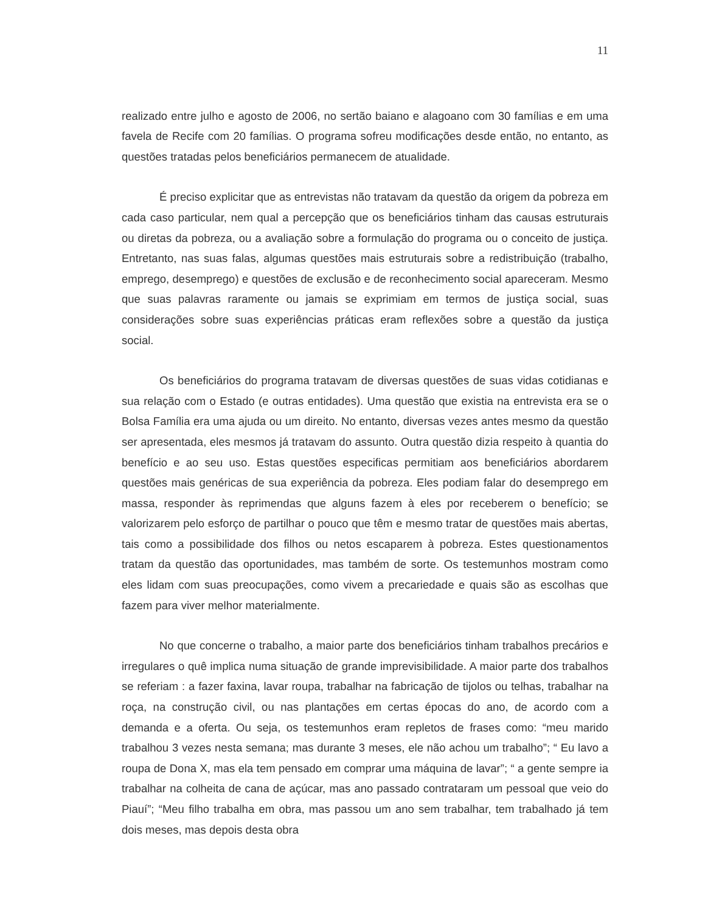11
realizado entre julho e agosto de 2006, no sertão baiano e alagoano com 30 famílias e em uma favela de Recife com 20 famílias. O programa sofreu modificações desde então, no entanto, as questões tratadas pelos beneficiários permanecem de atualidade.
É preciso explicitar que as entrevistas não tratavam da questão da origem da pobreza em cada caso particular, nem qual a percepção que os beneficiários tinham das causas estruturais ou diretas da pobreza, ou a avaliação sobre a formulação do programa ou o conceito de justiça. Entretanto, nas suas falas, algumas questões mais estruturais sobre a redistribuição (trabalho, emprego, desemprego) e questões de exclusão e de reconhecimento social apareceram. Mesmo que suas palavras raramente ou jamais se exprimiam em termos de justiça social, suas considerações sobre suas experiências práticas eram reflexões sobre a questão da justiça social.
Os beneficiários do programa tratavam de diversas questões de suas vidas cotidianas e sua relação com o Estado (e outras entidades). Uma questão que existia na entrevista era se o Bolsa Família era uma ajuda ou um direito. No entanto, diversas vezes antes mesmo da questão ser apresentada, eles mesmos já tratavam do assunto. Outra questão dizia respeito à quantia do benefício e ao seu uso. Estas questões especificas permitiam aos beneficiários abordarem questões mais genéricas de sua experiência da pobreza. Eles podiam falar do desemprego em massa, responder às reprimendas que alguns fazem à eles por receberem o benefício; se valorizarem pelo esforço de partilhar o pouco que têm e mesmo tratar de questões mais abertas, tais como a possibilidade dos filhos ou netos escaparem à pobreza. Estes questionamentos tratam da questão das oportunidades, mas também de sorte. Os testemunhos mostram como eles lidam com suas preocupações, como vivem a precariedade e quais são as escolhas que fazem para viver melhor materialmente.
No que concerne o trabalho, a maior parte dos beneficiários tinham trabalhos precários e irregulares o quê implica numa situação de grande imprevisibilidade. A maior parte dos trabalhos se referiam : a fazer faxina, lavar roupa, trabalhar na fabricação de tijolos ou telhas, trabalhar na roça, na construção civil, ou nas plantações em certas épocas do ano, de acordo com a demanda e a oferta. Ou seja, os testemunhos eram repletos de frases como: “meu marido trabalhou 3 vezes nesta semana; mas durante 3 meses, ele não achou um trabalho”; “ Eu lavo a roupa de Dona X, mas ela tem pensado em comprar uma máquina de lavar”; “ a gente sempre ia trabalhar na colheita de cana de açúcar, mas ano passado contrataram um pessoal que veio do Piauí”; “Meu filho trabalha em obra, mas passou um ano sem trabalhar, tem trabalhado já tem dois meses, mas depois desta obra